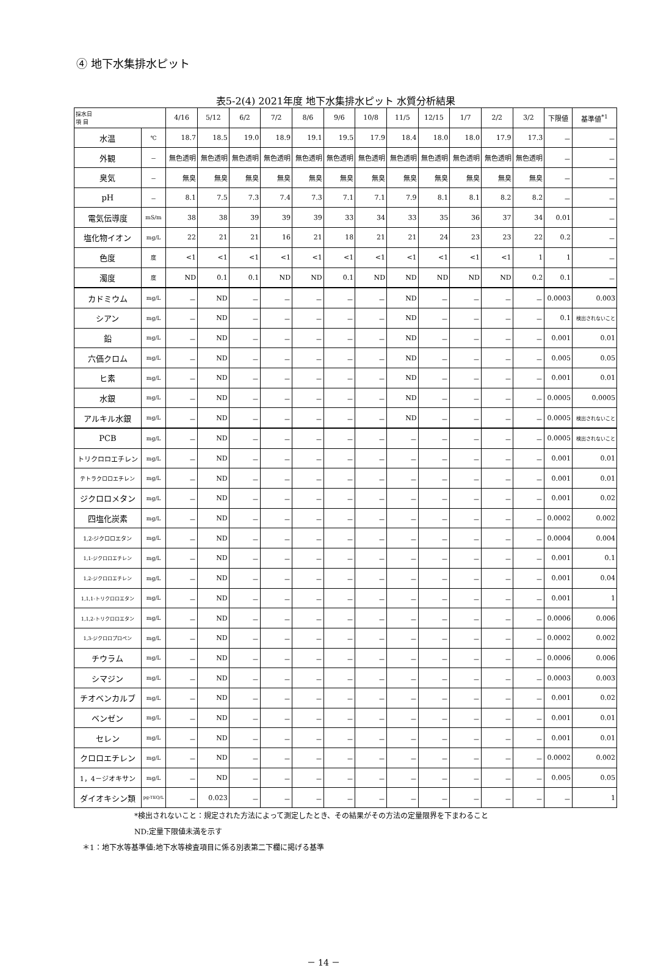④ 地下水集排水ピット
表5-2(4) 2021年度 地下水集排水ピット 水質分析結果
| 採水日 項 目 | | 4/16 | 5/12 | 6/2 | 7/2 | 8/6 | 9/6 | 10/8 | 11/5 | 12/15 | 1/7 | 2/2 | 3/2 | 下限値 | 基準値<sup>*1</sup> |
| --- | --- | --- | --- | --- | --- | --- | --- | --- | --- | --- | --- | --- | --- | --- | --- |
| 水温 | ℃ | 18.7 | 18.5 | 19.0 | 18.9 | 19.1 | 19.5 | 17.9 | 18.4 | 18.0 | 18.0 | 17.9 | 17.3 | － | － |
| 外観 | － | 無色透明 | 無色透明 | 無色透明 | 無色透明 | 無色透明 | 無色透明 | 無色透明 | 無色透明 | 無色透明 | 無色透明 | 無色透明 | 無色透明 | － | － |
| 臭気 | － | 無臭 | 無臭 | 無臭 | 無臭 | 無臭 | 無臭 | 無臭 | 無臭 | 無臭 | 無臭 | 無臭 | 無臭 | － | － |
| pH | － | 8.1 | 7.5 | 7.3 | 7.4 | 7.3 | 7.1 | 7.1 | 7.9 | 8.1 | 8.1 | 8.2 | 8.2 | － | － |
| 電気伝導度 | mS/m | 38 | 38 | 39 | 39 | 39 | 33 | 34 | 33 | 35 | 36 | 37 | 34 | 0.01 | － |
| 塩化物イオン | mg/L | 22 | 21 | 21 | 16 | 21 | 18 | 21 | 21 | 24 | 23 | 23 | 22 | 0.2 | － |
| 色度 | 度 | <1 | <1 | <1 | <1 | <1 | <1 | <1 | <1 | <1 | <1 | <1 | 1 | 1 | － |
| 濁度 | 度 | ND | 0.1 | 0.1 | ND | ND | 0.1 | ND | ND | ND | ND | ND | 0.2 | 0.1 | － |
| カドミウム | mg/L | － | ND | － | － | － | － | － | ND | － | － | － | － | 0.0003 | 0.003 |
| シアン | mg/L | － | ND | － | － | － | － | － | ND | － | － | － | － | 0.1 | 検出されないこと |
| 鉛 | mg/L | － | ND | － | － | － | － | － | ND | － | － | － | － | 0.001 | 0.01 |
| 六価クロム | mg/L | － | ND | － | － | － | － | － | ND | － | － | － | － | 0.005 | 0.05 |
| ヒ素 | mg/L | － | ND | － | － | － | － | － | ND | － | － | － | － | 0.001 | 0.01 |
| 水銀 | mg/L | － | ND | － | － | － | － | － | ND | － | － | － | － | 0.0005 | 0.0005 |
| アルキル水銀 | mg/L | － | ND | － | － | － | － | － | ND | － | － | － | － | 0.0005 | 検出されないこと |
| PCB | mg/L | － | ND | － | － | － | － | － | － | － | － | － | － | 0.0005 | 検出されないこと |
| トリクロロエチレン | mg/L | － | ND | － | － | － | － | － | － | － | － | － | － | 0.001 | 0.01 |
| テトラクロロエチレン | mg/L | － | ND | － | － | － | － | － | － | － | － | － | － | 0.001 | 0.01 |
| ジクロロメタン | mg/L | － | ND | － | － | － | － | － | － | － | － | － | － | 0.001 | 0.02 |
| 四塩化炭素 | mg/L | － | ND | － | － | － | － | － | － | － | － | － | － | 0.0002 | 0.002 |
| 1,2-ジクロロエタン | mg/L | － | ND | － | － | － | － | － | － | － | － | － | － | 0.0004 | 0.004 |
| 1,1-ジクロロエチレン | mg/L | － | ND | － | － | － | － | － | － | － | － | － | － | 0.001 | 0.1 |
| 1,2-ジクロロエチレン | mg/L | － | ND | － | － | － | － | － | － | － | － | － | － | 0.001 | 0.04 |
| 1,1,1-トリクロロエタン | mg/L | － | ND | － | － | － | － | － | － | － | － | － | － | 0.001 | 1 |
| 1,1,2-トリクロロエタン | mg/L | － | ND | － | － | － | － | － | － | － | － | － | － | 0.0006 | 0.006 |
| 1,3-ジクロロプロペン | mg/L | － | ND | － | － | － | － | － | － | － | － | － | － | 0.0002 | 0.002 |
| チウラム | mg/L | － | ND | － | － | － | － | － | － | － | － | － | － | 0.0006 | 0.006 |
| シマジン | mg/L | － | ND | － | － | － | － | － | － | － | － | － | － | 0.0003 | 0.003 |
| チオベンカルブ | mg/L | － | ND | － | － | － | － | － | － | － | － | － | － | 0.001 | 0.02 |
| ベンゼン | mg/L | － | ND | － | － | － | － | － | － | － | － | － | － | 0.001 | 0.01 |
| セレン | mg/L | － | ND | － | － | － | － | － | － | － | － | － | － | 0.001 | 0.01 |
| クロロエチレン | mg/L | － | ND | － | － | － | － | － | － | － | － | － | － | 0.0002 | 0.002 |
| 1，4－ジオキサン | mg/L | － | ND | － | － | － | － | － | － | － | － | － | － | 0.005 | 0.05 |
| ダイオキシン類 | pg-TEQ/L | － | 0.023 | － | － | － | － | － | － | － | － | － | － | － | 1 |
*検出されないこと：規定された方法によって測定したとき、その結果がその方法の定量限界を下まわること
ND:定量下限値未満を示す
＊1：地下水等基準値:地下水等検査項目に係る別表第二下欄に掲げる基準
－ 14 －